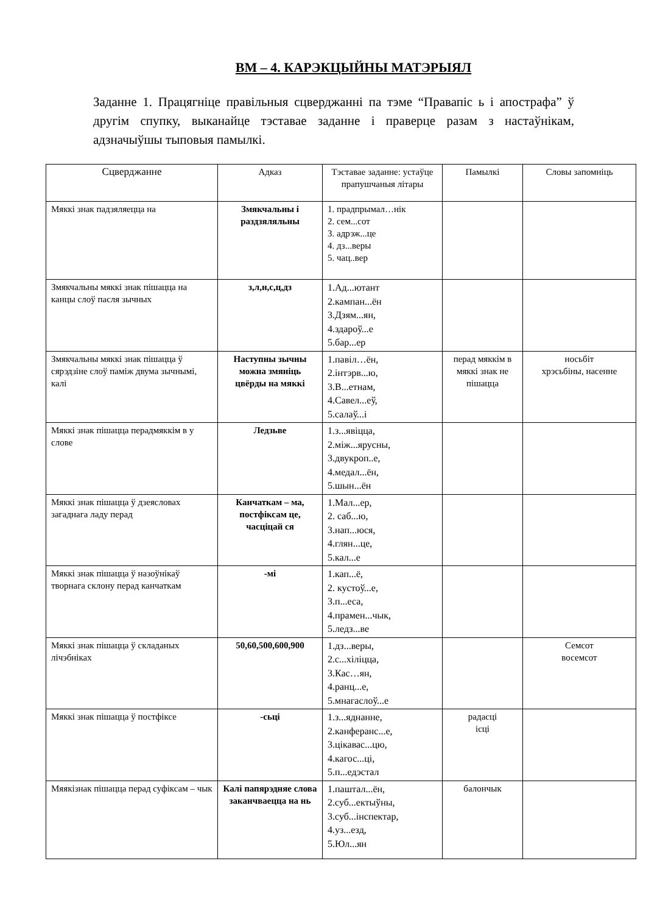ВМ – 4. КАРЭКЦЫЙНЫ МАТЭРЫЯЛ
Заданне 1. Працягніце правільныя сцверджанні па тэме “Правапіс ь і апострафа” ў другім спупку, выканайце тэставае заданне і праверце разам з настаўнікам, адзначыўшы тыповыя памылкі.
| Сцверджанне | Адказ | Тэставае заданне: устаўце прапушчаныя літары | Памылкі | Словы запомніць |
| --- | --- | --- | --- | --- |
| Мяккі знак падзяляецца на | Змякчальны і раздзяляльны | 1. прадпрымал…нік 2. сем...сот 3. адрэж...це 4. дз...веры 5. чац..вер | | |
| Змякчальны мяккі знак пішацца на канцы слоў пасля зычных | з,л,н,с,ц,дз | 1.Ад...ютант 2.кампан...ён 3.Дзям...ян, 4.здароў...е 5.бар...ер | | |
| Змякчальны мяккі знак пішацца ў сярэдзіне слоў паміж двума зычнымі, калі | Наступны зычны можна змяніць цвёрды на мяккі | 1.павіл…ён, 2.інтэрв...ю, 3.В...етнам, 4.Савел...еў, 5.салаў...і | перад мяккім в мяккі знак не пішацца | носьбіт хрэсьбіны, насенне |
| Мяккі знак пішацца перадмяккім в у слове | Ледзьве | 1.з...явіцца, 2.між...ярусны, 3.двукроп..е, 4.медал...ён, 5.шын...ён | | |
| Мяккі знак пішацца ў дзеясловах загаднага ладу перад | Канчаткам – ма, постфіксам це, часціцай ся | 1.Мал...ер, 2. саб...ю, 3.нап...юся, 4.глян...це, 5.кал...е | | |
| Мяккі знак пішацца ў назоўнікаў творнага склону перад канчаткам | -мі | 1.кап...ё, 2. кустоў...е, 3.п...еса, 4.прамен...чык, 5.ледз...ве | | |
| Мяккі знак пішацца ў складаных лічэбніках | 50,60,500,600,900 | 1.дз...веры, 2.с...хіліцца, 3.Кас…ян, 4.ранц...е, 5.мнагаслоў...е | | Семсот восемсот |
| Мяккі знак пішацца ў постфіксе | -сьці | 1.з...яднанне, 2.канферанс...е, 3.цікавас...цю, 4.кагос...ці, 5.п...едэстал | радасці ісці | |
| Мяякізнак пішацца перад суфіксам – чык | Калі папярэдняе слова заканчваецца на нь | 1.паштал...ён, 2.суб...ектыўны, 3.суб...інспектар, 4.уз...езд, 5.Юл...ян | балончык | |